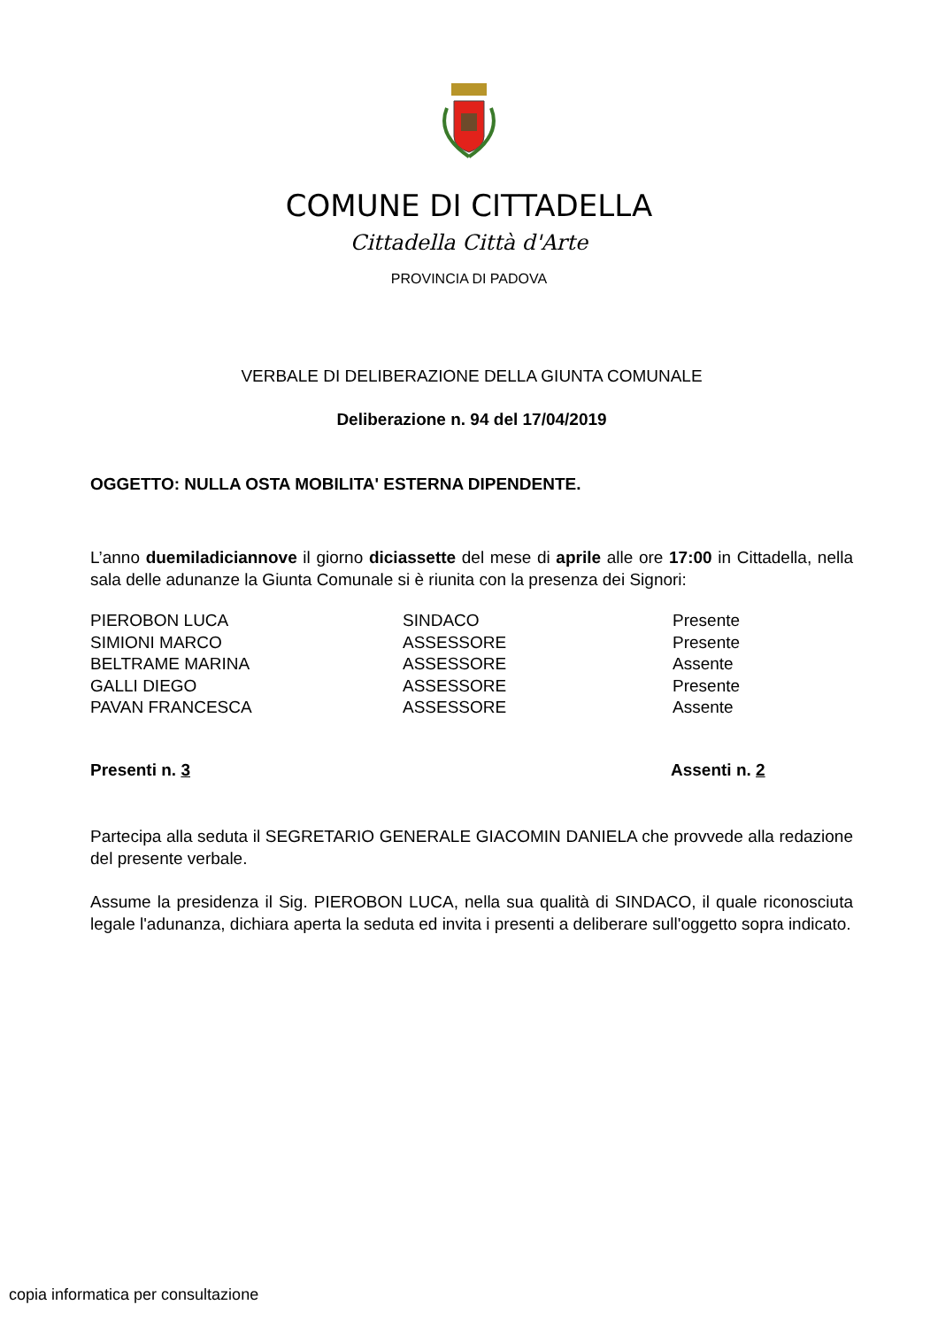COMUNE DI CITTADELLA
Cittadella Città d'Arte
PROVINCIA DI PADOVA
VERBALE DI DELIBERAZIONE DELLA GIUNTA COMUNALE
Deliberazione n. 94 del 17/04/2019
OGGETTO: NULLA OSTA MOBILITA' ESTERNA DIPENDENTE.
L’anno duemiladiciannove il giorno diciassette del mese di aprile alle ore 17:00 in Cittadella, nella sala delle adunanze la Giunta Comunale si è riunita con la presenza dei Signori:
| PIEROBON LUCA | SINDACO | Presente |
| SIMIONI MARCO | ASSESSORE | Presente |
| BELTRAME MARINA | ASSESSORE | Assente |
| GALLI DIEGO | ASSESSORE | Presente |
| PAVAN FRANCESCA | ASSESSORE | Assente |
| Presenti n. 3 | Assenti n. 2 |
Partecipa alla seduta il SEGRETARIO GENERALE GIACOMIN DANIELA che provvede alla redazione del presente verbale.
Assume la presidenza il Sig. PIEROBON LUCA, nella sua qualità di SINDACO, il quale riconosciuta legale l'adunanza, dichiara aperta la seduta ed invita i presenti a deliberare sull'oggetto sopra indicato.
copia informatica per consultazione